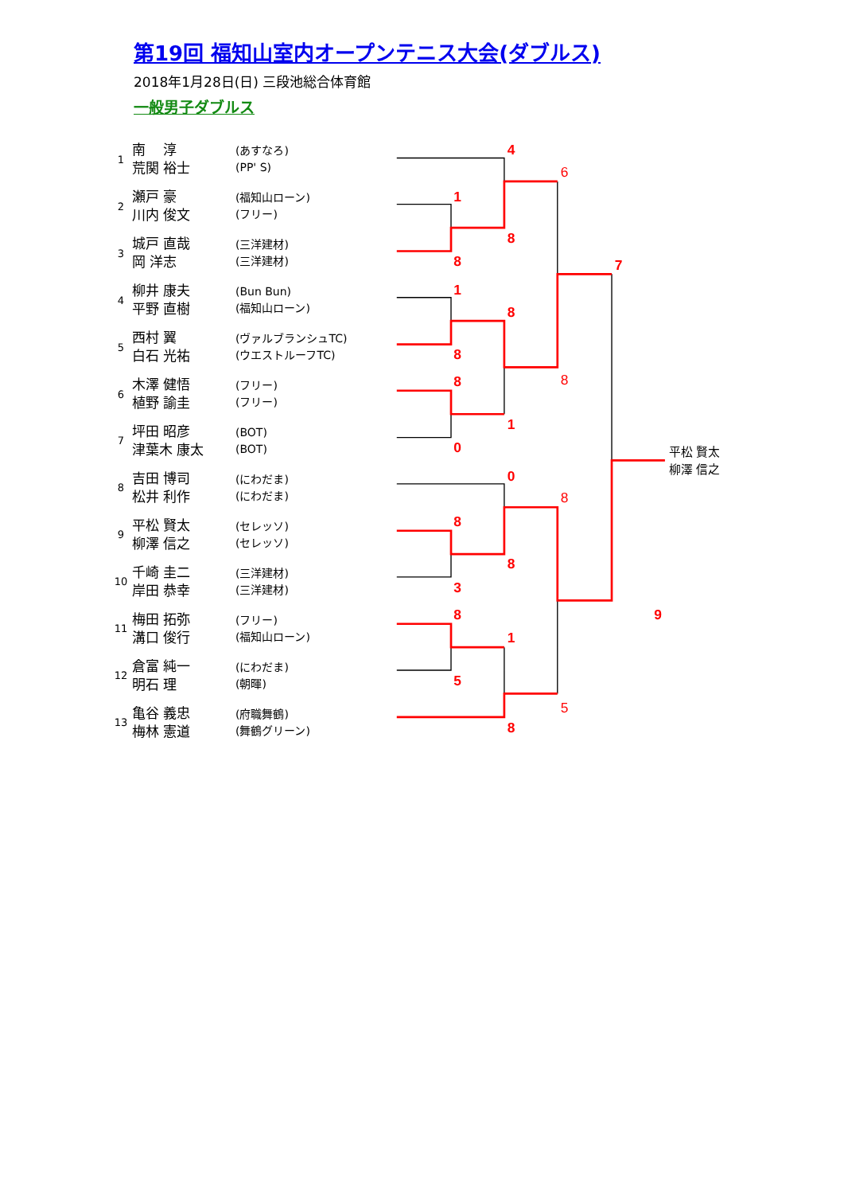第19回 福知山室内オープンテニス大会(ダブルス)
2018年1月28日(日) 三段池総合体育館
一般男子ダブルス
| 1 | 南 淳 荒関 裕士 | (あすなろ) (PP' S) |
| 2 | 瀬戸 豪 川内 俊文 | (福知山ローン) (フリー) |
| 3 | 城戸 直哉 岡 洋志 | (三洋建材) (三洋建材) |
| 4 | 柳井 康夫 平野 直樹 | (Bun Bun) (福知山ローン) |
| 5 | 西村 翼 白石 光祐 | (ヴァルブランシュTC) (ウエストルーフTC) |
| 6 | 木澤 健悟 植野 諭圭 | (フリー) (フリー) |
| 7 | 坪田 昭彦 津葉木 康太 | (BOT) (BOT) |
| 8 | 吉田 博司 松井 利作 | (にわだま) (にわだま) |
| 9 | 平松 賢太 柳澤 信之 | (セレッソ) (セレッソ) |
| 10 | 千崎 圭二 岸田 恭幸 | (三洋建材) (三洋建材) |
| 11 | 梅田 拓弥 溝口 俊行 | (フリー) (福知山ローン) |
| 12 | 倉富 純一 明石 理 | (にわだま) (朝暉) |
| 13 | 亀谷 義忠 梅林 憲道 | (府職舞鶴) (舞鶴グリーン) |
4
1
8
8
1
8
8
8
1
0
0
8
8
3
8
1
5
8
7
9
6
8
8
5
平松 賢太
柳澤 信之